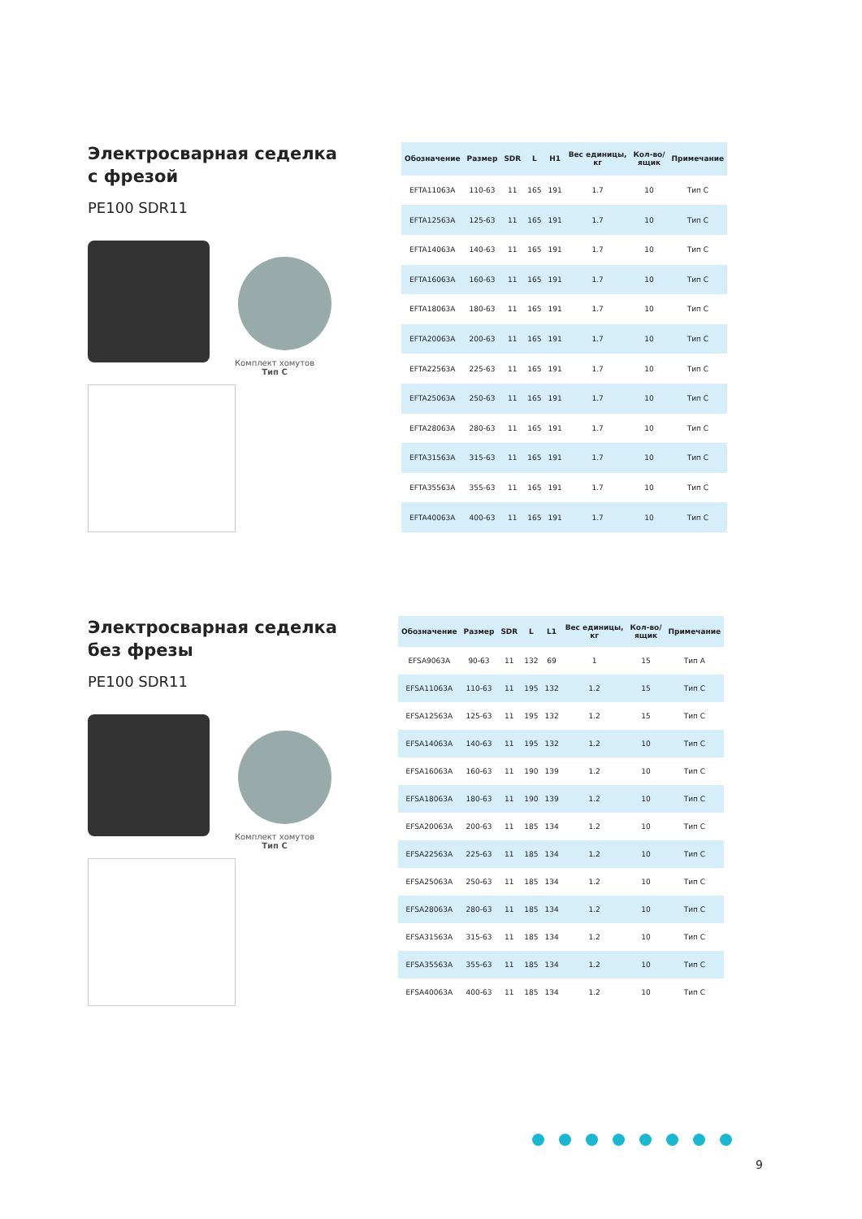Электросварная седелка
с фрезой
PE100 SDR11
Комплект хомутов
Тип С
| Обозначение | Размер | SDR | L | H1 | Вес единицы, кг | Кол-во/ ящик | Примечание |
| --- | --- | --- | --- | --- | --- | --- | --- |
| EFTA11063A | 110-63 | 11 | 165 | 191 | 1.7 | 10 | Тип С |
| EFTA12563A | 125-63 | 11 | 165 | 191 | 1.7 | 10 | Тип С |
| EFTA14063A | 140-63 | 11 | 165 | 191 | 1.7 | 10 | Тип С |
| EFTA16063A | 160-63 | 11 | 165 | 191 | 1.7 | 10 | Тип С |
| EFTA18063A | 180-63 | 11 | 165 | 191 | 1.7 | 10 | Тип С |
| EFTA20063A | 200-63 | 11 | 165 | 191 | 1.7 | 10 | Тип С |
| EFTA22563A | 225-63 | 11 | 165 | 191 | 1.7 | 10 | Тип С |
| EFTA25063A | 250-63 | 11 | 165 | 191 | 1.7 | 10 | Тип С |
| EFTA28063A | 280-63 | 11 | 165 | 191 | 1.7 | 10 | Тип С |
| EFTA31563A | 315-63 | 11 | 165 | 191 | 1.7 | 10 | Тип С |
| EFTA35563A | 355-63 | 11 | 165 | 191 | 1.7 | 10 | Тип С |
| EFTA40063A | 400-63 | 11 | 165 | 191 | 1.7 | 10 | Тип С |
Электросварная седелка
без фрезы
PE100 SDR11
Комплект хомутов
Тип С
| Обозначение | Размер | SDR | L | L1 | Вес единицы, кг | Кол-во/ ящик | Примечание |
| --- | --- | --- | --- | --- | --- | --- | --- |
| EFSA9063A | 90-63 | 11 | 132 | 69 | 1 | 15 | Тип А |
| EFSA11063A | 110-63 | 11 | 195 | 132 | 1.2 | 15 | Тип С |
| EFSA12563A | 125-63 | 11 | 195 | 132 | 1.2 | 15 | Тип С |
| EFSA14063A | 140-63 | 11 | 195 | 132 | 1.2 | 10 | Тип С |
| EFSA16063A | 160-63 | 11 | 190 | 139 | 1.2 | 10 | Тип С |
| EFSA18063A | 180-63 | 11 | 190 | 139 | 1.2 | 10 | Тип С |
| EFSA20063A | 200-63 | 11 | 185 | 134 | 1.2 | 10 | Тип С |
| EFSA22563A | 225-63 | 11 | 185 | 134 | 1.2 | 10 | Тип С |
| EFSA25063A | 250-63 | 11 | 185 | 134 | 1.2 | 10 | Тип С |
| EFSA28063A | 280-63 | 11 | 185 | 134 | 1.2 | 10 | Тип С |
| EFSA31563A | 315-63 | 11 | 185 | 134 | 1.2 | 10 | Тип С |
| EFSA35563A | 355-63 | 11 | 185 | 134 | 1.2 | 10 | Тип С |
| EFSA40063A | 400-63 | 11 | 185 | 134 | 1.2 | 10 | Тип С |
9